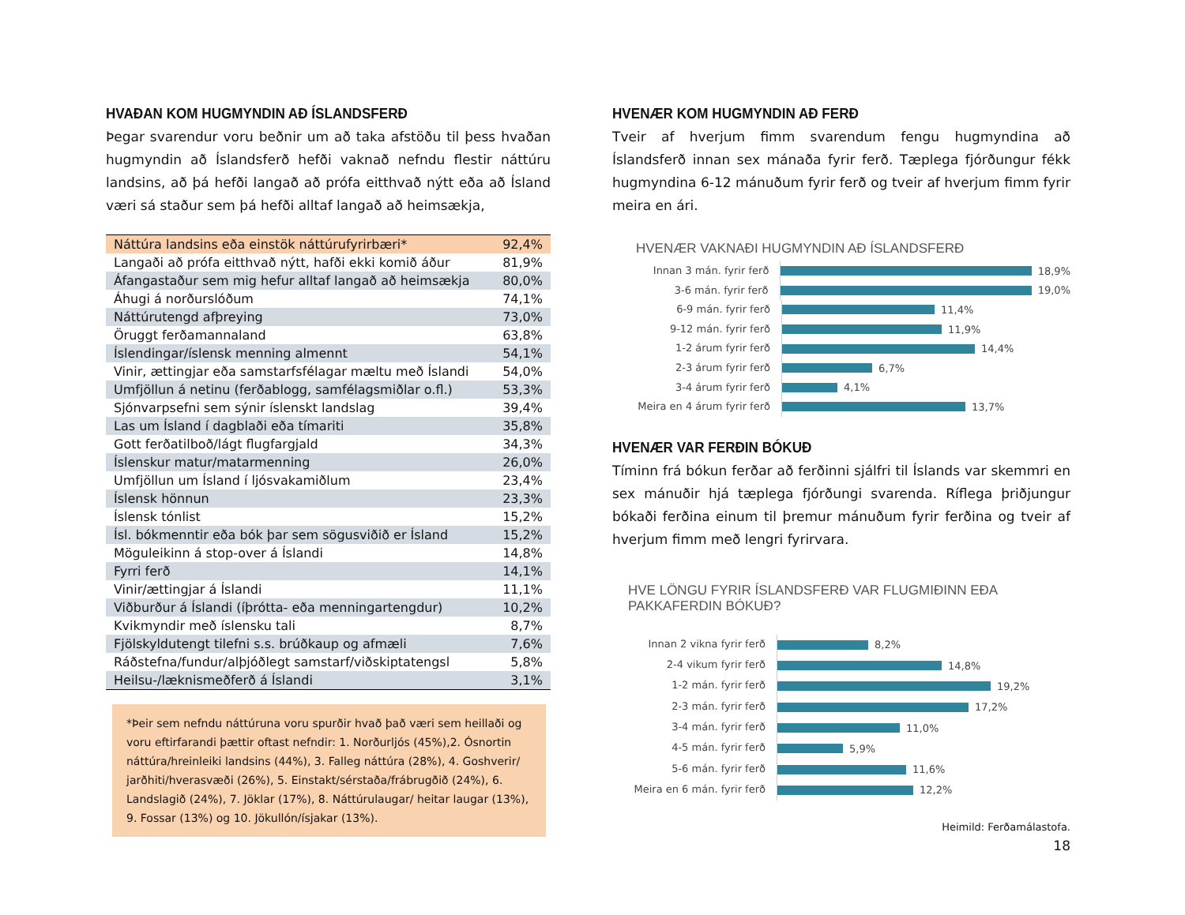HVAÐAN KOM HUGMYNDIN AÐ ÍSLANDSFERÐ
Þegar svarendur voru beðnir um að taka afstöðu til þess hvaðan hugmyndin að Íslandsferð hefði vaknað nefndu flestir náttúru landsins, að þá hefði langað að prófa eitthvað nýtt eða að Ísland væri sá staður sem þá hefði alltaf langað að heimsækja,
| Náttúra landsins eða einstök náttúrufyrirbæri* | 92,4% |
| Langaði að prófa eitthvað nýtt, hafði ekki komið áður | 81,9% |
| Áfangastaður sem mig hefur alltaf langað að heimsækja | 80,0% |
| Áhugi á norðurslóðum | 74,1% |
| Náttúrutengd afþreying | 73,0% |
| Öruggt ferðamannaland | 63,8% |
| Íslendingar/íslensk menning almennt | 54,1% |
| Vinir, ættingjar eða samstarfsfélagar mæltu með Íslandi | 54,0% |
| Umfjöllun á netinu (ferðablogg, samfélagsmiðlar o.fl.) | 53,3% |
| Sjónvarpsefni sem sýnir íslenskt landslag | 39,4% |
| Las um Ísland í dagblaði eða tímariti | 35,8% |
| Gott ferðatilboð/lágt flugfargjald | 34,3% |
| Íslenskur matur/matarmenning | 26,0% |
| Umfjöllun um Ísland í ljósvakamiðlum | 23,4% |
| Íslensk hönnun | 23,3% |
| Íslensk tónlist | 15,2% |
| Ísl. bókmenntir eða bók þar sem sögusviðið er Ísland | 15,2% |
| Möguleikinn á stop-over á Íslandi | 14,8% |
| Fyrri ferð | 14,1% |
| Vinir/ættingjar á Íslandi | 11,1% |
| Viðburður á Íslandi (íþrótta- eða menningartengdur) | 10,2% |
| Kvikmyndir með íslensku tali | 8,7% |
| Fjölskyldutengt tilefni s.s. brúðkaup og afmæli | 7,6% |
| Ráðstefna/fundur/alþjóðlegt samstarf/viðskiptatengsl | 5,8% |
| Heilsu-/læknismeðferð á Íslandi | 3,1% |
*Þeir sem nefndu náttúruna voru spurðir hvað það væri sem heillaði og voru eftirfarandi þættir oftast nefndir: 1. Norðurljós (45%),2. Ósnortin náttúra/hreinleiki landsins (44%), 3. Falleg náttúra (28%), 4. Goshverir/ jarðhiti/hverasvæði (26%), 5. Einstakt/sérstaða/frábrugðið (24%), 6. Landslagið (24%), 7. Jöklar (17%), 8. Náttúrulaugar/ heitar laugar (13%), 9. Fossar (13%) og 10. Jökullón/ísjakar (13%).
HVENÆR KOM HUGMYNDIN AÐ FERÐ
Tveir af hverjum fimm svarendum fengu hugmyndina að Íslandsferð innan sex mánaða fyrir ferð. Tæplega fjórðungur fékk hugmyndina 6-12 mánuðum fyrir ferð og tveir af hverjum fimm fyrir meira en ári.
HVENÆR VAKNAÐI HUGMYNDIN AÐ ÍSLANDSFERÐ
Innan 3 mán. fyrir ferð
18,9%
3-6 mán. fyrir ferð
19,0%
6-9 mán. fyrir ferð
11,4%
9-12 mán. fyrir ferð
11,9%
1-2 árum fyrir ferð
14,4%
2-3 árum fyrir ferð
6,7%
3-4 árum fyrir ferð
4,1%
Meira en 4 árum fyrir ferð
13,7%
HVENÆR VAR FERÐIN BÓKUÐ
Tíminn frá bókun ferðar að ferðinni sjálfri til Íslands var skemmri en sex mánuðir hjá tæplega fjórðungi svarenda. Ríflega þriðjungur bókaði ferðina einum til þremur mánuðum fyrir ferðina og tveir af hverjum fimm með lengri fyrirvara.
HVE LÖNGU FYRIR ÍSLANDSFERÐ VAR FLUGMIÐINN EÐA
PAKKAFERDIN BÓKUÐ?
Innan 2 vikna fyrir ferð
8,2%
2-4 vikum fyrir ferð
14,8%
1-2 mán. fyrir ferð
19,2%
2-3 mán. fyrir ferð
17,2%
3-4 mán. fyrir ferð
11,0%
4-5 mán. fyrir ferð
5,9%
5-6 mán. fyrir ferð
11,6%
Meira en 6 mán. fyrir ferð
12,2%
Heimild: Ferðamálastofa.
18